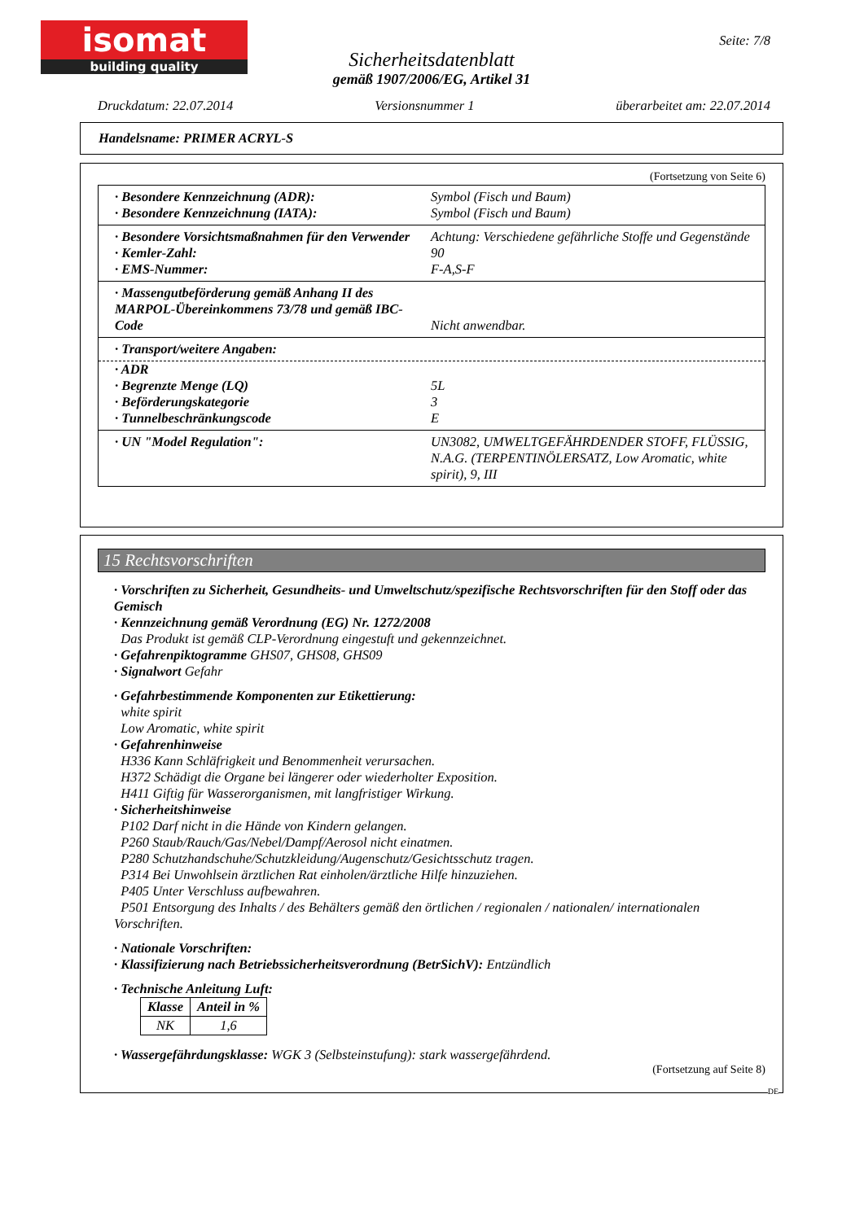isomat
building quality
Seite: 7/8
Sicherheitsdatenblatt
gemäß 1907/2006/EG, Artikel 31
Druckdatum: 22.07.2014 Versionsnummer 1 überarbeitet am: 22.07.2014
Handelsname: PRIMER ACRYL-S
(Fortsetzung von Seite 6)
· Besondere Kennzeichnung (ADR): Symbol (Fisch und Baum)
· Besondere Kennzeichnung (IATA): Symbol (Fisch und Baum)
· Besondere Vorsichtsmaßnahmen für den Verwender Achtung: Verschiedene gefährliche Stoffe und Gegenstände
· Kemler-Zahl: 90
· EMS-Nummer: F-A,S-F
· Massengutbeförderung gemäß Anhang II des MARPOL-Übereinkommens 73/78 und gemäß IBC-Code
Nicht anwendbar.
· Transport/weitere Angaben:
· ADR
· Begrenzte Menge (LQ) 5L
· Beförderungskategorie 3
· Tunnelbeschränkungscode E
· UN "Model Regulation": UN3082, UMWELTGEFÄHRDENDER STOFF, FLÜSSIG, N.A.G. (TERPENTINÖLERSATZ, Low Aromatic, white spirit), 9, III
15 Rechtsvorschriften
· Vorschriften zu Sicherheit, Gesundheits- und Umweltschutz/spezifische Rechtsvorschriften für den Stoff oder das Gemisch
· Kennzeichnung gemäß Verordnung (EG) Nr. 1272/2008
Das Produkt ist gemäß CLP-Verordnung eingestuft und gekennzeichnet.
· Gefahrenpiktogramme GHS07, GHS08, GHS09
· Signalwort Gefahr
· Gefahrbestimmende Komponenten zur Etikettierung:
white spirit
Low Aromatic, white spirit
· Gefahrenhinweise
H336 Kann Schläfrigkeit und Benommenheit verursachen.
H372 Schädigt die Organe bei längerer oder wiederholter Exposition.
H411 Giftig für Wasserorganismen, mit langfristiger Wirkung.
· Sicherheitshinweise
P102 Darf nicht in die Hände von Kindern gelangen.
P260 Staub/Rauch/Gas/Nebel/Dampf/Aerosol nicht einatmen.
P280 Schutzhandschuhe/Schutzkleidung/Augenschutz/Gesichtsschutz tragen.
P314 Bei Unwohlsein ärztlichen Rat einholen/ärztliche Hilfe hinzuziehen.
P405 Unter Verschluss aufbewahren.
P501 Entsorgung des Inhalts / des Behälters gemäß den örtlichen / regionalen / nationalen/ internationalen Vorschriften.
· Nationale Vorschriften:
· Klassifizierung nach Betriebssicherheitsverordnung (BetrSichV): Entzündlich
· Technische Anleitung Luft:
| Klasse | Anteil in % |
| --- | --- |
| NK | 1,6 |
· Wassergefährdungsklasse: WGK 3 (Selbsteinstufung): stark wassergefährdend.
(Fortsetzung auf Seite 8)
DE